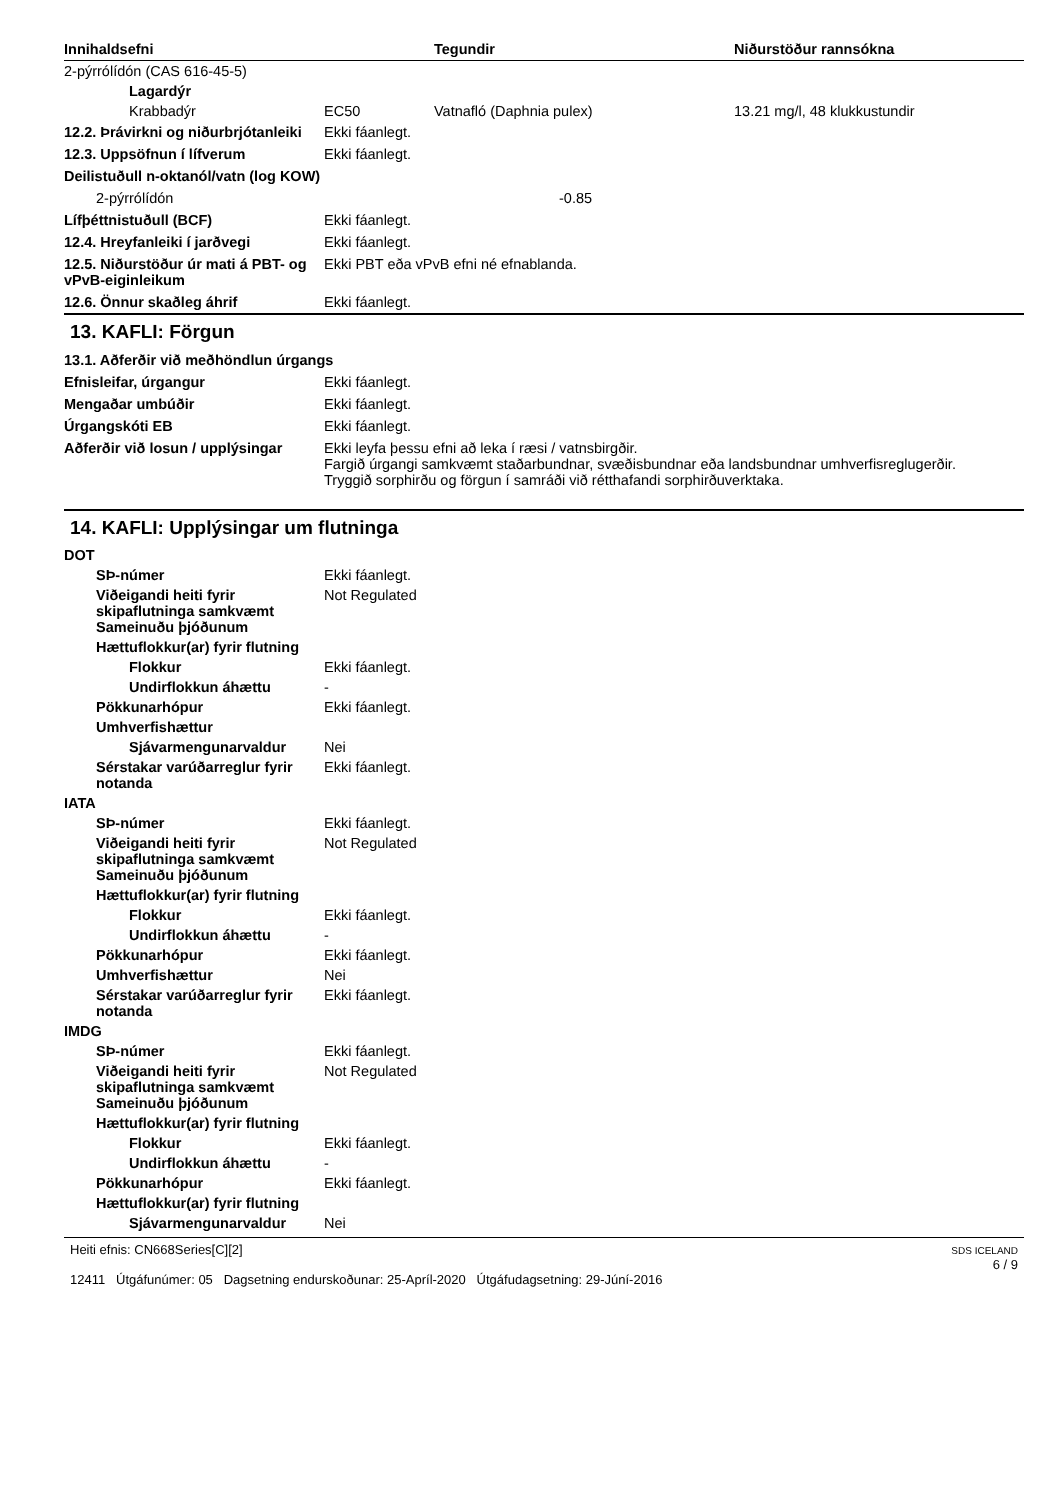| Innihaldsefni | Tegundir | Niðurstöður rannsókna |
| --- | --- | --- |
| 2-pýrrólídón (CAS 616-45-5) | | | |
| Lagardýr | | | |
| Krabbadýr | EC50 | Vatnafló (Daphnia pulex) | 13.21 mg/l, 48 klukkustundir |
| 12.2. Þrávirkni og niðurbrjótanleiki | Ekki fáanlegt. |
| 12.3. Uppsöfnun í lífverum | Ekki fáanlegt. |
| Deilistuðull n-oktanól/vatn (log KOW) | |
| 2-pýrrólídón | -0.85 |
| Lífþéttnistuðull (BCF) | Ekki fáanlegt. |
| 12.4. Hreyfanleiki í jarðvegi | Ekki fáanlegt. |
| 12.5. Niðurstöður úr mati á PBT- og vPvB-eiginleikum | Ekki PBT eða vPvB efni né efnablanda. |
| 12.6. Önnur skaðleg áhrif | Ekki fáanlegt. |
13. KAFLI: Förgun
| 13.1. Aðferðir við meðhöndlun úrgangs | |
| Efnisleifar, úrgangur | Ekki fáanlegt. |
| Mengaðar umbúðir | Ekki fáanlegt. |
| Úrgangskóti EB | Ekki fáanlegt. |
| Aðferðir við losun / upplýsingar | Ekki leyfa þessu efni að leka í ræsi / vatnsbirgðir. Fargið úrgangi samkvæmt staðarbundnar, svæðisbundnar eða landsbundnar umhverfisreglugerðir. Tryggið sorphirðu og förgun í samráði við rétthafandi sorphirðuverktaka. |
14. KAFLI: Upplýsingar um flutninga
| DOT | |
| SÞ-númer | Ekki fáanlegt. |
| Viðeigandi heiti fyrir skipaflutninga samkvæmt Sameinuðu þjóðunum | Not Regulated |
| Hættuflokkur(ar) fyrir flutning | |
| Flokkur | Ekki fáanlegt. |
| Undirflokkun áhættu | - |
| Pökkunarhópur | Ekki fáanlegt. |
| Umhverfishættur | |
| Sjávarmengunarvaldur | Nei |
| Sérstakar varúðarreglur fyrir notanda | Ekki fáanlegt. |
| IATA | |
| SÞ-númer | Ekki fáanlegt. |
| Viðeigandi heiti fyrir skipaflutninga samkvæmt Sameinuðu þjóðunum | Not Regulated |
| Hættuflokkur(ar) fyrir flutning | |
| Flokkur | Ekki fáanlegt. |
| Undirflokkun áhættu | - |
| Pökkunarhópur | Ekki fáanlegt. |
| Umhverfishættur | Nei |
| Sérstakar varúðarreglur fyrir notanda | Ekki fáanlegt. |
| IMDG | |
| SÞ-númer | Ekki fáanlegt. |
| Viðeigandi heiti fyrir skipaflutninga samkvæmt Sameinuðu þjóðunum | Not Regulated |
| Hættuflokkur(ar) fyrir flutning | |
| Flokkur | Ekki fáanlegt. |
| Undirflokkun áhættu | - |
| Pökkunarhópur | Ekki fáanlegt. |
| Hættuflokkur(ar) fyrir flutning | |
| Sjávarmengunarvaldur | Nei |
Heiti efnis: CN668Series[C][2]
12411 Útgáfunúmer: 05 Dagsetning endurskoðunar: 25-Apríl-2020 Útgáfudagsetning: 29-Júní-2016
SDS ICELAND
6 / 9